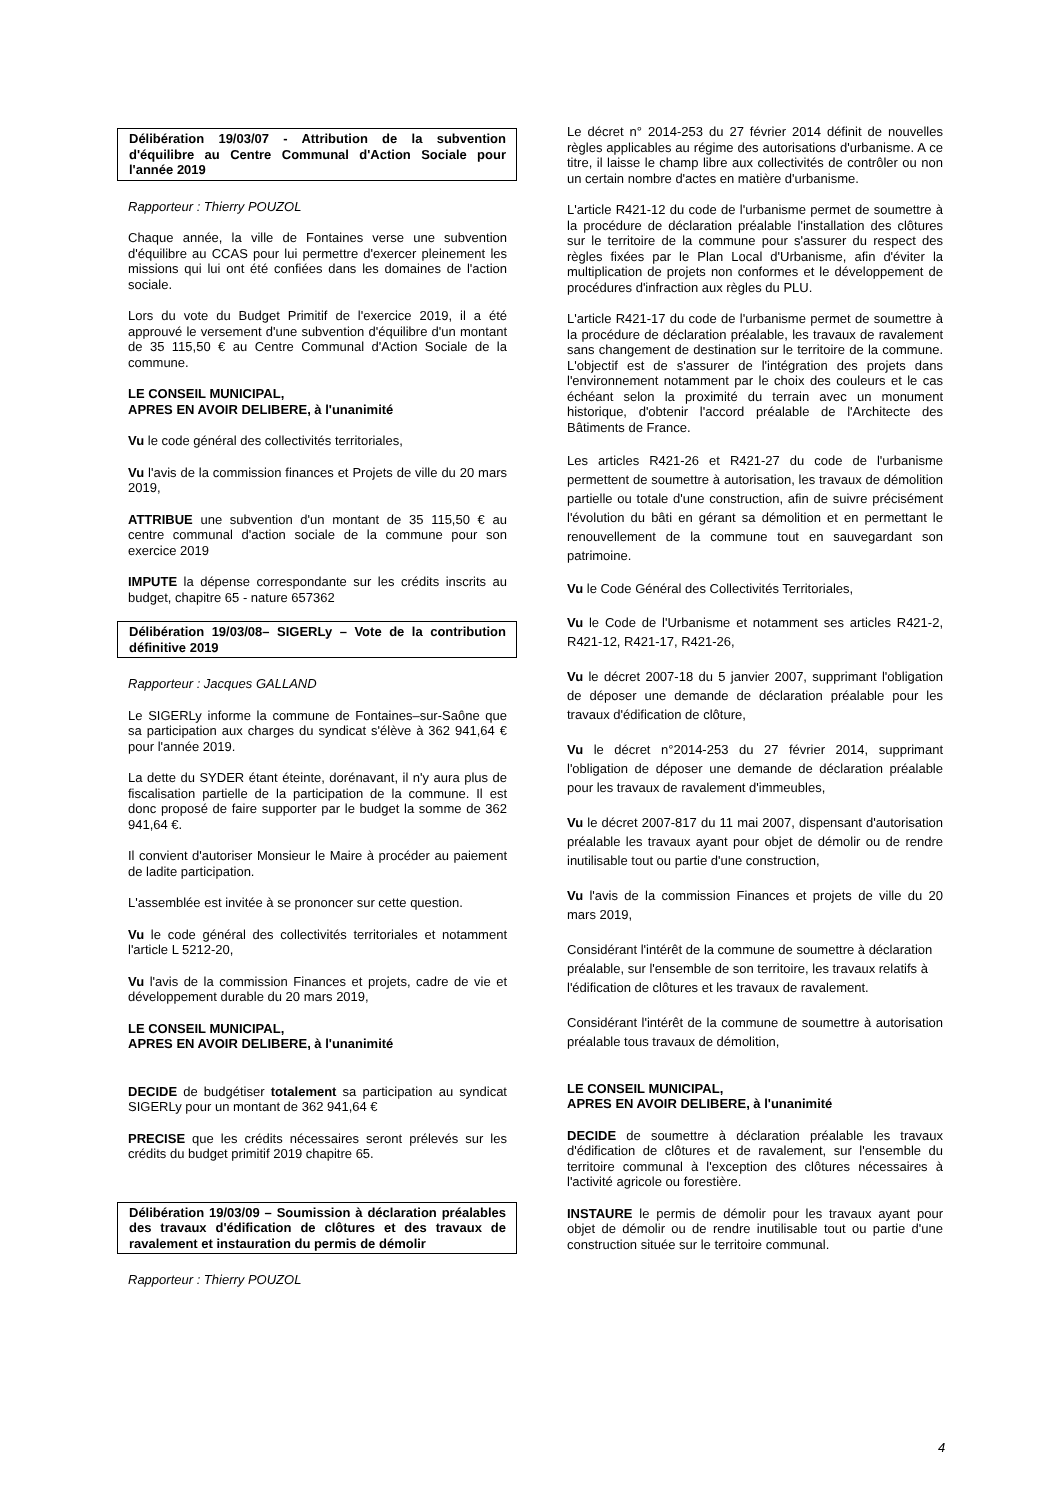Délibération 19/03/07 - Attribution de la subvention d'équilibre au Centre Communal d'Action Sociale pour l'année 2019
Rapporteur : Thierry POUZOL
Chaque année, la ville de Fontaines verse une subvention d'équilibre au CCAS pour lui permettre d'exercer pleinement les missions qui lui ont été confiées dans les domaines de l'action sociale.
Lors du vote du Budget Primitif de l'exercice 2019, il a été approuvé le versement d'une subvention d'équilibre d'un montant de 35 115,50 € au Centre Communal d'Action Sociale de la commune.
LE CONSEIL MUNICIPAL,
APRES EN AVOIR DELIBERE, à l'unanimité
Vu le code général des collectivités territoriales,
Vu l'avis de la commission finances et Projets de ville du 20 mars 2019,
ATTRIBUE une subvention d'un montant de 35 115,50 € au centre communal d'action sociale de la commune pour son exercice 2019
IMPUTE la dépense correspondante sur les crédits inscrits au budget, chapitre 65 - nature 657362
Délibération 19/03/08– SIGERLy – Vote de la contribution définitive 2019
Rapporteur : Jacques GALLAND
Le SIGERLy informe la commune de Fontaines–sur-Saône que sa participation aux charges du syndicat s'élève à 362 941,64 € pour l'année 2019.
La dette du SYDER étant éteinte, dorénavant, il n'y aura plus de fiscalisation partielle de la participation de la commune. Il est donc proposé de faire supporter par le budget la somme de 362 941,64 €.
Il convient d'autoriser Monsieur le Maire à procéder au paiement de ladite participation.
L'assemblée est invitée à se prononcer sur cette question.
Vu le code général des collectivités territoriales et notamment l'article L 5212-20,
Vu l'avis de la commission Finances et projets, cadre de vie et développement durable du 20 mars 2019,
LE CONSEIL MUNICIPAL,
APRES EN AVOIR DELIBERE, à l'unanimité
DECIDE de budgétiser totalement sa participation au syndicat SIGERLy pour un montant de 362 941,64 €
PRECISE que les crédits nécessaires seront prélevés sur les crédits du budget primitif 2019 chapitre 65.
Délibération 19/03/09 – Soumission à déclaration préalables des travaux d'édification de clôtures et des travaux de ravalement et instauration du permis de démolir
Rapporteur : Thierry POUZOL
Le décret n° 2014-253 du 27 février 2014 définit de nouvelles règles applicables au régime des autorisations d'urbanisme. A ce titre, il laisse le champ libre aux collectivités de contrôler ou non un certain nombre d'actes en matière d'urbanisme.
L'article R421-12 du code de l'urbanisme permet de soumettre à la procédure de déclaration préalable l'installation des clôtures sur le territoire de la commune pour s'assurer du respect des règles fixées par le Plan Local d'Urbanisme, afin d'éviter la multiplication de projets non conformes et le développement de procédures d'infraction aux règles du PLU.
L'article R421-17 du code de l'urbanisme permet de soumettre à la procédure de déclaration préalable, les travaux de ravalement sans changement de destination sur le territoire de la commune. L'objectif est de s'assurer de l'intégration des projets dans l'environnement notamment par le choix des couleurs et le cas échéant selon la proximité du terrain avec un monument historique, d'obtenir l'accord préalable de l'Architecte des Bâtiments de France.
Les articles R421-26 et R421-27 du code de l'urbanisme permettent de soumettre à autorisation, les travaux de démolition partielle ou totale d'une construction, afin de suivre précisément l'évolution du bâti en gérant sa démolition et en permettant le renouvellement de la commune tout en sauvegardant son patrimoine.
Vu le Code Général des Collectivités Territoriales,
Vu le Code de l'Urbanisme et notamment ses articles R421-2, R421-12, R421-17, R421-26,
Vu le décret 2007-18 du 5 janvier 2007, supprimant l'obligation de déposer une demande de déclaration préalable pour les travaux d'édification de clôture,
Vu le décret n°2014-253 du 27 février 2014, supprimant l'obligation de déposer une demande de déclaration préalable pour les travaux de ravalement d'immeubles,
Vu le décret 2007-817 du 11 mai 2007, dispensant d'autorisation préalable les travaux ayant pour objet de démolir ou de rendre inutilisable tout ou partie d'une construction,
Vu l'avis de la commission Finances et projets de ville du 20 mars 2019,
Considérant l'intérêt de la commune de soumettre à déclaration préalable, sur l'ensemble de son territoire, les travaux relatifs à l'édification de clôtures et les travaux de ravalement.
Considérant l'intérêt de la commune de soumettre à autorisation préalable tous travaux de démolition,
LE CONSEIL MUNICIPAL,
APRES EN AVOIR DELIBERE, à l'unanimité
DECIDE de soumettre à déclaration préalable les travaux d'édification de clôtures et de ravalement, sur l'ensemble du territoire communal à l'exception des clôtures nécessaires à l'activité agricole ou forestière.
INSTAURE le permis de démolir pour les travaux ayant pour objet de démolir ou de rendre inutilisable tout ou partie d'une construction située sur le territoire communal.
4